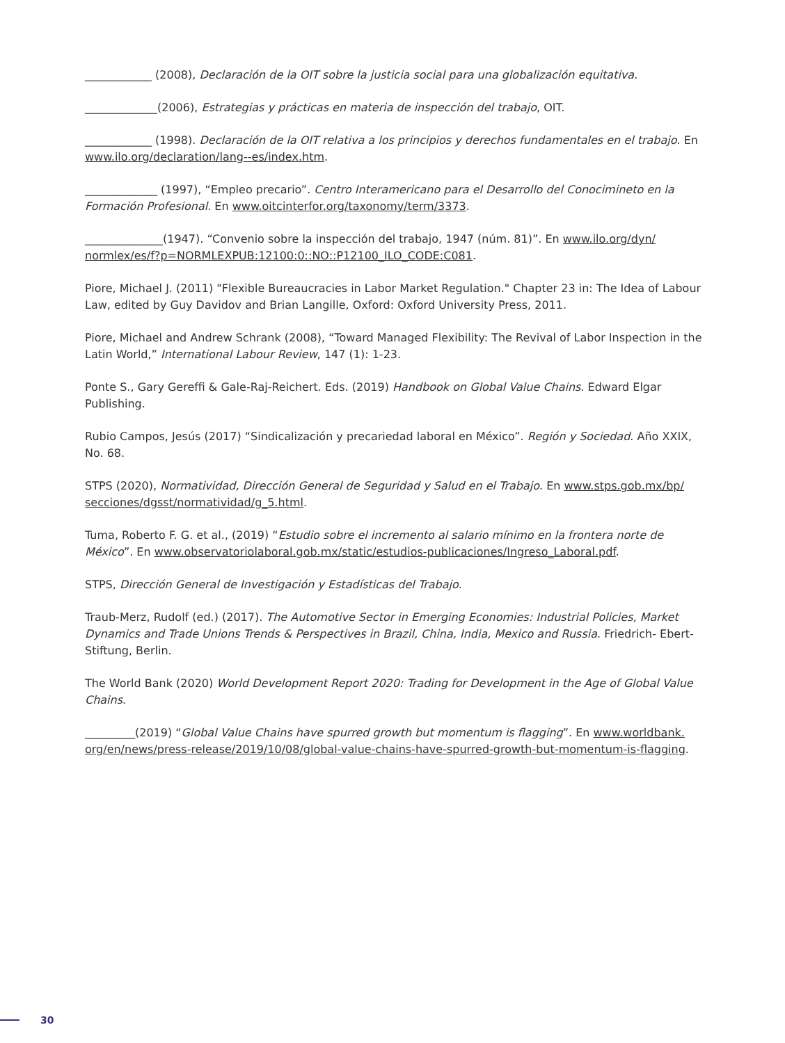____________ (2008), Declaración de la OIT sobre la justicia social para una globalización equitativa.
_____________(2006), Estrategias y prácticas en materia de inspección del trabajo, OIT.
____________ (1998). Declaración de la OIT relativa a los principios y derechos fundamentales en el trabajo. En www.ilo.org/declaration/lang--es/index.htm.
_____________ (1997), “Empleo precario”. Centro Interamericano para el Desarrollo del Conocimineto en la Formación Profesional. En www.oitcinterfor.org/taxonomy/term/3373.
______________(1947). “Convenio sobre la inspección del trabajo, 1947 (núm. 81)”. En www.ilo.org/dyn/ normlex/es/f?p=NORMLEXPUB:12100:0::NO::P12100_ILO_CODE:C081.
Piore, Michael J. (2011) "Flexible Bureaucracies in Labor Market Regulation." Chapter 23 in: The Idea of Labour Law, edited by Guy Davidov and Brian Langille, Oxford: Oxford University Press, 2011.
Piore, Michael and Andrew Schrank (2008), “Toward Managed Flexibility: The Revival of Labor Inspection in the Latin World,” International Labour Review, 147 (1): 1-23.
Ponte S., Gary Gereffi & Gale-Raj-Reichert. Eds. (2019) Handbook on Global Value Chains. Edward Elgar Publishing.
Rubio Campos, Jesús (2017) “Sindicalización y precariedad laboral en México”. Región y Sociedad. Año XXIX, No. 68.
STPS (2020), Normatividad, Dirección General de Seguridad y Salud en el Trabajo. En www.stps.gob.mx/bp/ secciones/dgsst/normatividad/g_5.html.
Tuma, Roberto F. G. et al., (2019) “Estudio sobre el incremento al salario mínimo en la frontera norte de México”. En www.observatoriolaboral.gob.mx/static/estudios-publicaciones/Ingreso_Laboral.pdf.
STPS, Dirección General de Investigación y Estadísticas del Trabajo.
Traub-Merz, Rudolf (ed.) (2017). The Automotive Sector in Emerging Economies: Industrial Policies, Market Dynamics and Trade Unions Trends & Perspectives in Brazil, China, India, Mexico and Russia. Friedrich- Ebert-Stiftung, Berlin.
The World Bank (2020) World Development Report 2020: Trading for Development in the Age of Global Value Chains.
_________(2019) “Global Value Chains have spurred growth but momentum is flagging”. En www.worldbank. org/en/news/press-release/2019/10/08/global-value-chains-have-spurred-growth-but-momentum-is-flagging.
30